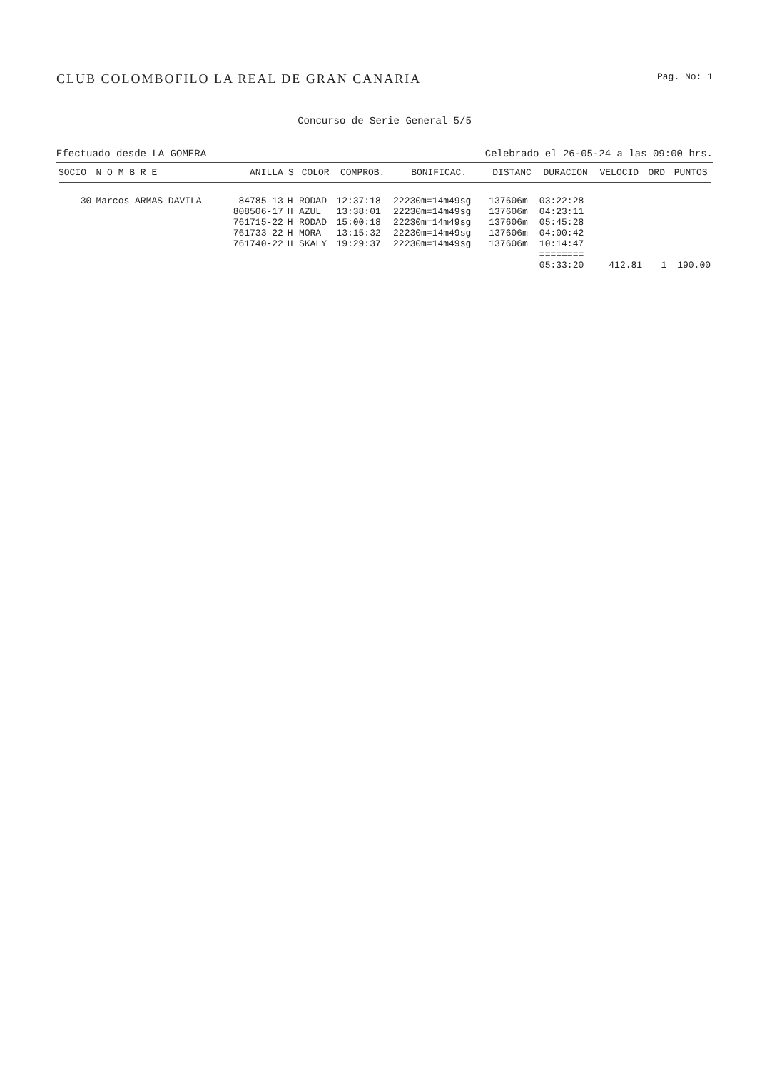CLUB COLOMBOFILO LA REAL DE GRAN CANARIA Pag. No: 1
Concurso de Serie General 5/5
Efectuado desde LA GOMERA Celebrado el 26-05-24 a las 09:00 hrs.
| SOCIO | N O M B R E | ANILLA | S | COLOR | COMPROB. | BONIFICAC. | DISTANC | DURACION | VELOCID | ORD | PUNTOS |
| --- | --- | --- | --- | --- | --- | --- | --- | --- | --- | --- | --- |
| 30 | Marcos ARMAS DAVILA | 84785-13 | H | RODAD | 12:37:18 | 22230m=14m49sg | 137606m | 03:22:28 | | | |
| | | 808506-17 | H | AZUL | 13:38:01 | 22230m=14m49sg | 137606m | 04:23:11 | | | |
| | | 761715-22 | H | RODAD | 15:00:18 | 22230m=14m49sg | 137606m | 05:45:28 | | | |
| | | 761733-22 | H | MORA | 13:15:32 | 22230m=14m49sg | 137606m | 04:00:42 | | | |
| | | 761740-22 | H | SKALY | 19:29:37 | 22230m=14m49sg | 137606m | 10:14:47 | | | |
| | | | | | | | | ======== | | | |
| | | | | | | | | 05:33:20 | 412.81 | 1 | 190.00 |